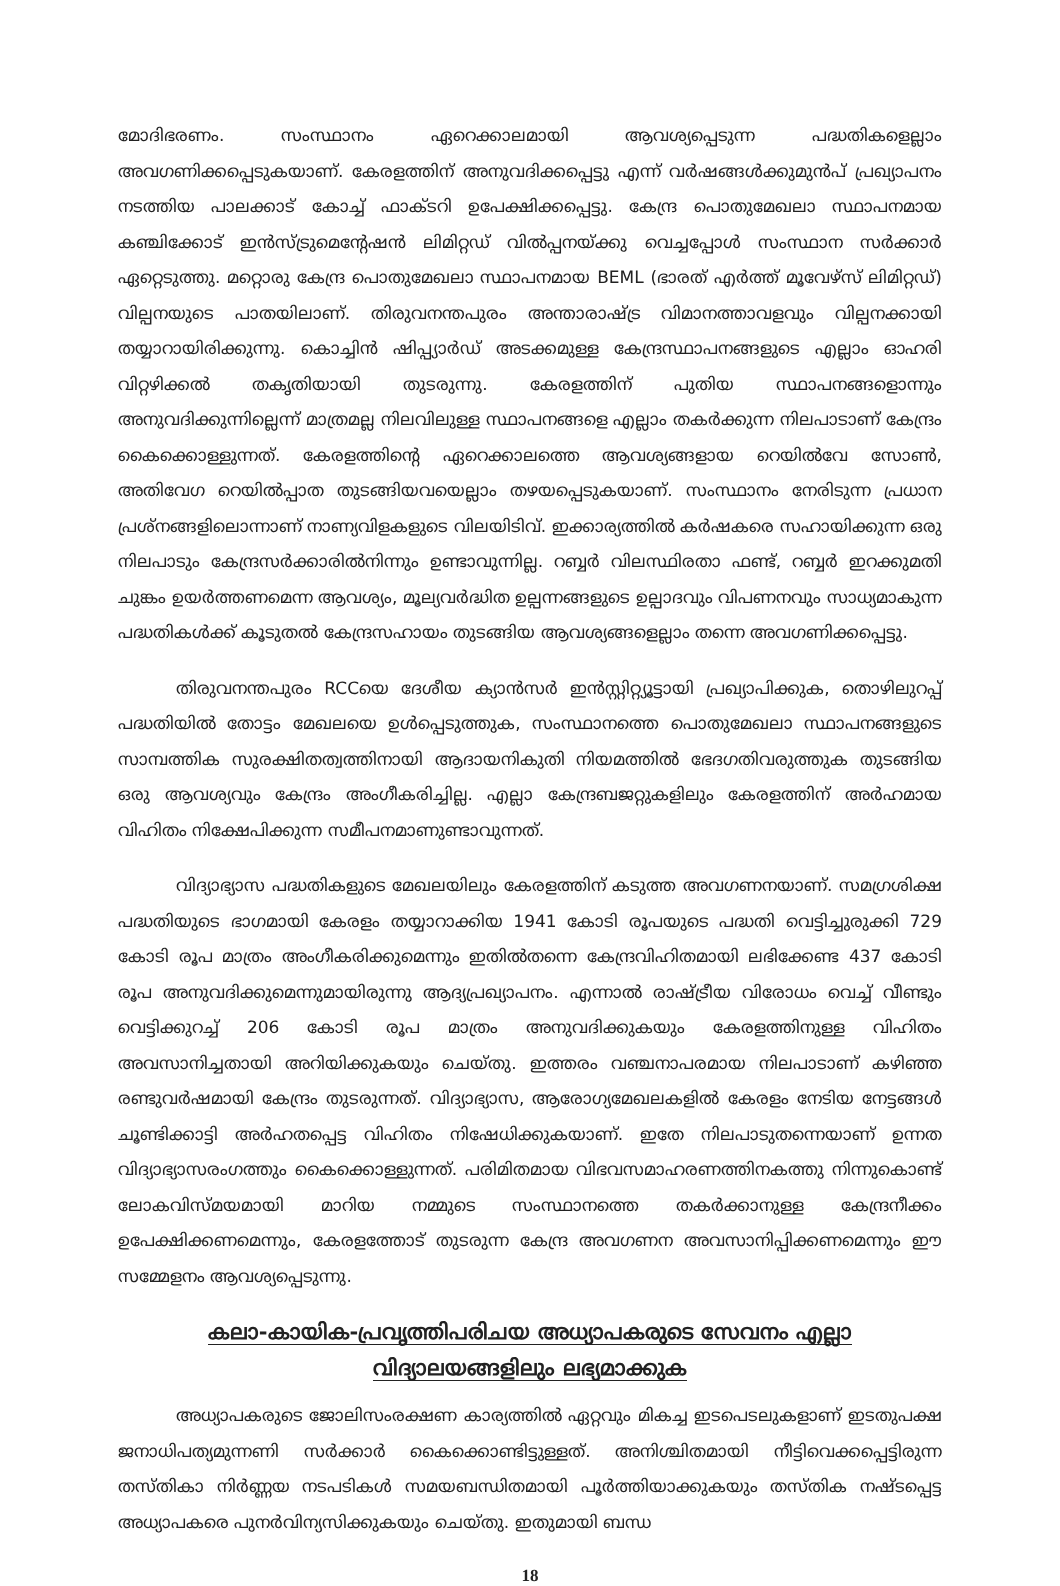മോദിഭരണം. സംസ്ഥാനം ഏറെക്കാലമായി ആവശ്യപ്പെടുന്ന പദ്ധതികളെല്ലാം അവഗണിക്കപ്പെടുകയാണ്. കേരളത്തിന് അനുവദിക്കപ്പെട്ടു എന്ന് വർഷങ്ങൾക്കുമുൻപ് പ്രഖ്യാപനം നടത്തിയ പാലക്കാട് കോച്ച് ഫാക്ടറി ഉപേക്ഷിക്കപ്പെട്ടു. കേന്ദ്ര പൊതുമേഖലാ സ്ഥാപനമായ കഞ്ചിക്കോട് ഇൻസ്ട്രുമെന്റേഷൻ ലിമിറ്റഡ് വിൽപ്പനയ്ക്കു വെച്ചപ്പോൾ സംസ്ഥാന സർക്കാർ ഏറ്റെടുത്തു. മറ്റൊരു കേന്ദ്ര പൊതുമേഖലാ സ്ഥാപനമായ BEML (ഭാരത് എർത്ത് മൂവേഴ്സ് ലിമിറ്റഡ്) വില്പനയുടെ പാതയിലാണ്. തിരുവനന്തപുരം അന്താരാഷ്ട്ര വിമാനത്താവളവും വില്പനക്കായി തയ്യാറായിരിക്കുന്നു. കൊച്ചിൻ ഷിപ്പ്യാർഡ് അടക്കമുള്ള കേന്ദ്രസ്ഥാപനങ്ങളുടെ എല്ലാം ഓഹരി വിറ്റഴിക്കൽ തകൃതിയായി തുടരുന്നു. കേരളത്തിന് പുതിയ സ്ഥാപനങ്ങളൊന്നും അനുവദിക്കുന്നില്ലെന്ന് മാത്രമല്ല നിലവിലുള്ള സ്ഥാപനങ്ങളെ എല്ലാം തകർക്കുന്ന നിലപാടാണ് കേന്ദ്രം കൈക്കൊള്ളുന്നത്. കേരളത്തിന്റെ ഏറെക്കാലത്തെ ആവശ്യങ്ങളായ റെയിൽവേ സോൺ, അതിവേഗ റെയിൽപ്പാത തുടങ്ങിയവയെല്ലാം തഴയപ്പെടുകയാണ്. സംസ്ഥാനം നേരിടുന്ന പ്രധാന പ്രശ്നങ്ങളിലൊന്നാണ് നാണ്യവിളകളുടെ വിലയിടിവ്. ഇക്കാര്യത്തിൽ കർഷകരെ സഹായിക്കുന്ന ഒരു നിലപാടും കേന്ദ്രസർക്കാരിൽനിന്നും ഉണ്ടാവുന്നില്ല. റബ്ബർ വിലസ്ഥിരതാ ഫണ്ട്, റബ്ബർ ഇറക്കുമതി ചുങ്കം ഉയർത്തണമെന്ന ആവശ്യം, മൂല്യവർദ്ധിത ഉല്പന്നങ്ങളുടെ ഉല്പാദവും വിപണനവും സാധ്യമാകുന്ന പദ്ധതികൾക്ക് കൂടുതൽ കേന്ദ്രസഹായം തുടങ്ങിയ ആവശ്യങ്ങളെല്ലാം തന്നെ അവഗണിക്കപ്പെട്ടു.
തിരുവനന്തപുരം RCCയെ ദേശീയ ക്യാൻസർ ഇൻസ്റ്റിറ്റ്യൂട്ടായി പ്രഖ്യാപിക്കുക, തൊഴിലുറപ്പ് പദ്ധതിയിൽ തോട്ടം മേഖലയെ ഉൾപ്പെടുത്തുക, സംസ്ഥാനത്തെ പൊതുമേഖലാ സ്ഥാപനങ്ങളുടെ സാമ്പത്തിക സുരക്ഷിതത്വത്തിനായി ആദായനികുതി നിയമത്തിൽ ഭേദഗതിവരുത്തുക തുടങ്ങിയ ഒരു ആവശ്യവും കേന്ദ്രം അംഗീകരിച്ചില്ല. എല്ലാ കേന്ദ്രബജറ്റുകളിലും കേരളത്തിന് അർഹമായ വിഹിതം നിക്ഷേപിക്കുന്ന സമീപനമാണുണ്ടാവുന്നത്.
വിദ്യാഭ്യാസ പദ്ധതികളുടെ മേഖലയിലും കേരളത്തിന് കടുത്ത അവഗണനയാണ്. സമഗ്രശിക്ഷ പദ്ധതിയുടെ ഭാഗമായി കേരളം തയ്യാറാക്കിയ 1941 കോടി രൂപയുടെ പദ്ധതി വെട്ടിച്ചുരുക്കി 729 കോടി രൂപ മാത്രം അംഗീകരിക്കുമെന്നും ഇതിൽതന്നെ കേന്ദ്രവിഹിതമായി ലഭിക്കേണ്ട 437 കോടി രൂപ അനുവദിക്കുമെന്നുമായിരുന്നു ആദ്യപ്രഖ്യാപനം. എന്നാൽ രാഷ്ട്രീയ വിരോധം വെച്ച് വീണ്ടും വെട്ടിക്കുറച്ച് 206 കോടി രൂപ മാത്രം അനുവദിക്കുകയും കേരളത്തിനുള്ള വിഹിതം അവസാനിച്ചതായി അറിയിക്കുകയും ചെയ്തു. ഇത്തരം വഞ്ചനാപരമായ നിലപാടാണ് കഴിഞ്ഞ രണ്ടുവർഷമായി കേന്ദ്രം തുടരുന്നത്. വിദ്യാഭ്യാസ, ആരോഗ്യമേഖലകളിൽ കേരളം നേടിയ നേട്ടങ്ങൾ ചൂണ്ടിക്കാട്ടി അർഹതപ്പെട്ട വിഹിതം നിഷേധിക്കുകയാണ്. ഇതേ നിലപാടുതന്നെയാണ് ഉന്നത വിദ്യാഭ്യാസരംഗത്തും കൈക്കൊള്ളുന്നത്. പരിമിതമായ വിഭവസമാഹരണത്തിനകത്തു നിന്നുകൊണ്ട് ലോകവിസ്മയമായി മാറിയ നമ്മുടെ സംസ്ഥാനത്തെ തകർക്കാനുള്ള കേന്ദ്രനീക്കം ഉപേക്ഷിക്കണമെന്നും, കേരളത്തോട് തുടരുന്ന കേന്ദ്ര അവഗണന അവസാനിപ്പിക്കണമെന്നും ഈ സമ്മേളനം ആവശ്യപ്പെടുന്നു.
കലാ-കായിക-പ്രവൃത്തിപരിചയ അധ്യാപകരുടെ സേവനം എല്ലാ
വിദ്യാലയങ്ങളിലും ലഭ്യമാക്കുക
അധ്യാപകരുടെ ജോലിസംരക്ഷണ കാര്യത്തിൽ ഏറ്റവും മികച്ച ഇടപെടലുകളാണ് ഇടതുപക്ഷ ജനാധിപത്യമുന്നണി സർക്കാർ കൈക്കൊണ്ടിട്ടുള്ളത്. അനിശ്ചിതമായി നീട്ടിവെക്കപ്പെട്ടിരുന്ന തസ്തികാ നിർണ്ണയ നടപടികൾ സമയബന്ധിതമായി പൂർത്തിയാക്കുകയും തസ്തിക നഷ്ടപ്പെട്ട അധ്യാപകരെ പുനർവിന്യസിക്കുകയും ചെയ്തു. ഇതുമായി ബന്ധ
18